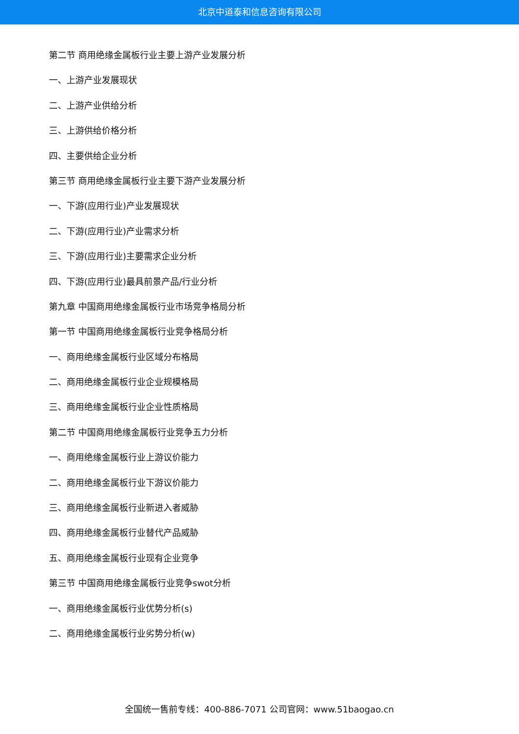北京中道泰和信息咨询有限公司
第二节 商用绝缘金属板行业主要上游产业发展分析
一、上游产业发展现状
二、上游产业供给分析
三、上游供给价格分析
四、主要供给企业分析
第三节 商用绝缘金属板行业主要下游产业发展分析
一、下游(应用行业)产业发展现状
二、下游(应用行业)产业需求分析
三、下游(应用行业)主要需求企业分析
四、下游(应用行业)最具前景产品/行业分析
第九章 中国商用绝缘金属板行业市场竞争格局分析
第一节 中国商用绝缘金属板行业竞争格局分析
一、商用绝缘金属板行业区域分布格局
二、商用绝缘金属板行业企业规模格局
三、商用绝缘金属板行业企业性质格局
第二节 中国商用绝缘金属板行业竞争五力分析
一、商用绝缘金属板行业上游议价能力
二、商用绝缘金属板行业下游议价能力
三、商用绝缘金属板行业新进入者威胁
四、商用绝缘金属板行业替代产品威胁
五、商用绝缘金属板行业现有企业竞争
第三节 中国商用绝缘金属板行业竞争swot分析
一、商用绝缘金属板行业优势分析(s)
二、商用绝缘金属板行业劣势分析(w)
全国统一售前专线：400-886-7071 公司官网：www.51baogao.cn